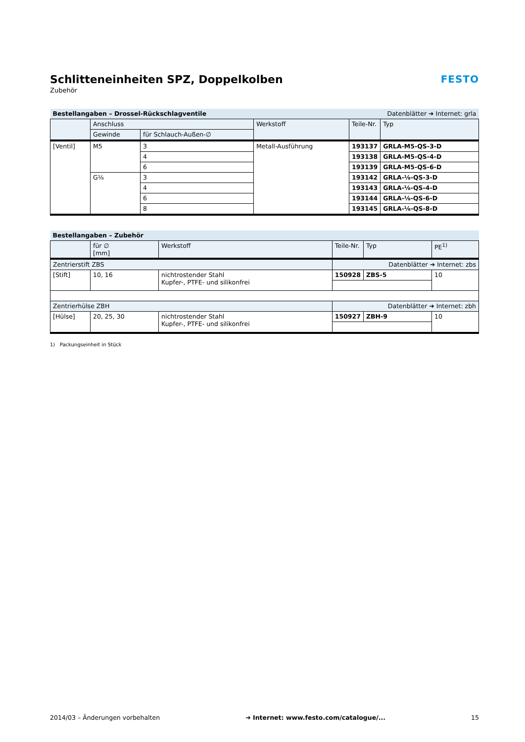FESTO
Schlitteneinheiten SPZ, Doppelkolben
Zubehör
| Bestellangaben – Drossel-Rückschlagventile | | | | Datenblätter ➔ Internet: grla | |
| | Anschluss | | Werkstoff | Teile-Nr. | Typ |
| | Gewinde | für Schlauch-Außen-∅ | | | |
| [Ventil] | M5 | 3 | Metall-Ausführung | 193137 | GRLA-M5-QS-3-D |
| | | 4 | | 193138 | GRLA-M5-QS-4-D |
| | | 6 | | 193139 | GRLA-M5-QS-6-D |
| | G⅛ | 3 | | 193142 | GRLA-⅛-QS-3-D |
| | | 4 | | 193143 | GRLA-⅛-QS-4-D |
| | | 6 | | 193144 | GRLA-⅛-QS-6-D |
| | | 8 | | 193145 | GRLA-⅛-QS-8-D |
| Bestellangaben – Zubehör | | | | | |
| | für ∅ [mm] | Werkstoff | Teile-Nr. | Typ | PE<sup>1)</sup> |
| Zentrierstift ZBS | | | Datenblätter ➔ Internet: zbs | | |
| [Stift] | 10, 16 | nichtrostender Stahl Kupfer-, PTFE- und silikonfrei | 150928 | ZBS-5 | 10 |
| Zentrierhülse ZBH | | | Datenblätter ➔ Internet: zbh | | |
| [Hülse] | 20, 25, 30 | nichtrostender Stahl Kupfer-, PTFE- und silikonfrei | 150927 | ZBH-9 | 10 |
1) Packungseinheit in Stück
2014/03 – Änderungen vorbehalten ➔ Internet: www.festo.com/catalogue/... 15